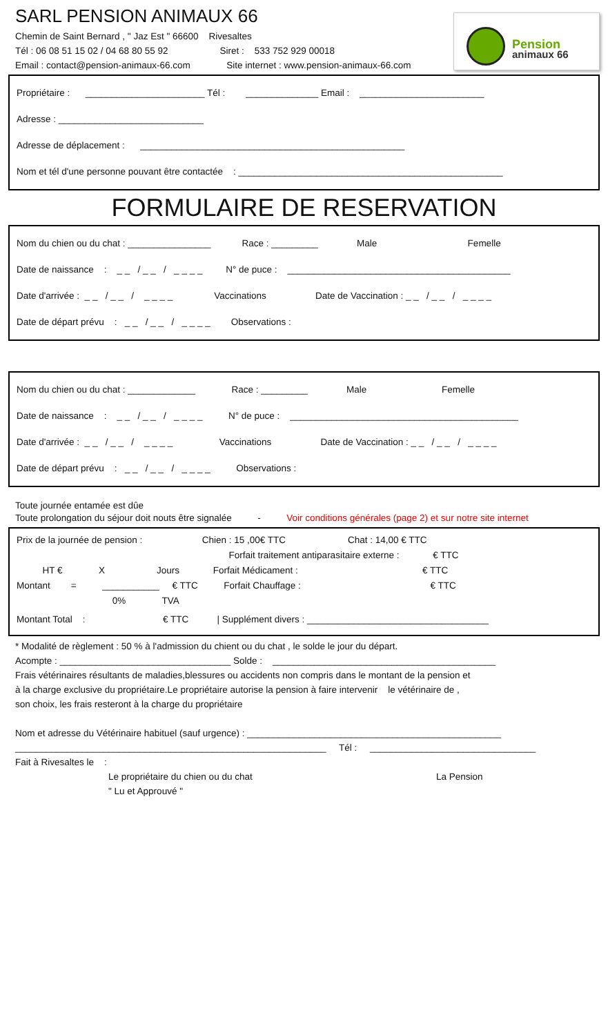SARL PENSION ANIMAUX 66
Chemin de Saint Bernard , " Jaz Est " 66600 Rivesaltes
Tél : 06 08 51 15 02 / 04 68 80 55 92 Siret : 533 752 929 00018
Email : contact@pension-animaux-66.com Site internet : www.pension-animaux-66.com
Pension
animaux 66
Propriétaire : _______________________ Tél : ______________ Email : ________________________
Adresse : ____________________________
Adresse de déplacement : ___________________________________________________
Nom et tél d'une personne pouvant être contactée : ___________________________________________________
FORMULAIRE DE RESERVATION
Nom du chien ou du chat : ________________ Race : _________ Male Femelle
Date de naissance : _ _ / _ _ / _ _ _ _ N° de puce : ___________________________________________
Date d'arrivée : _ _ / _ _ / _ _ _ _ Vaccinations Date de Vaccination : _ _ / _ _ / _ _ _ _
Date de départ prévu : _ _ / _ _ / _ _ _ _ Observations :
Nom du chien ou du chat : _____________ Race : _________ Male Femelle
Date de naissance : _ _ / _ _ / _ _ _ _ N° de puce : ____________________________________________
Date d'arrivée : _ _ / _ _ / _ _ _ _ Vaccinations Date de Vaccination : _ _ / _ _ / _ _ _ _
Date de départ prévu : _ _ / _ _ / _ _ _ _ Observations :
Toute journée entamée est dûe
Toute prolongation du séjour doit nouts être signalée - Voir conditions générales (page 2) et sur notre site internet
Prix de la journée de pension : Chien : 15 ,00€ TTC Chat : 14,00 € TTC
Forfait traitement antiparasitaire externe : € TTC
HT € X Jours Forfait Médicament : € TTC
Montant = ___________ € TTC Forfait Chauffage : € TTC
0% TVA
Montant Total : € TTC | Supplément divers : ___________________________________
* Modalité de règlement : 50 % à l'admission du chient ou du chat , le solde le jour du départ.
Acompte : _________________________________ Solde : ___________________________________________
Frais vétérinaires résultants de maladies,blessures ou accidents non compris dans le montant de la pension et
à la charge exclusive du propriétaire.Le propriétaire autorise la pension à faire intervenir le vétérinaire de ,
son choix, les frais resteront à la charge du propriétaire
Nom et adresse du Vétérinaire habituel (sauf urgence) : _________________________________________________
____________________________________________________________ Tél : ________________________________
Fait à Rivesaltes le :
Le propriétaire du chien ou du chat La Pension
" Lu et Approuvé "